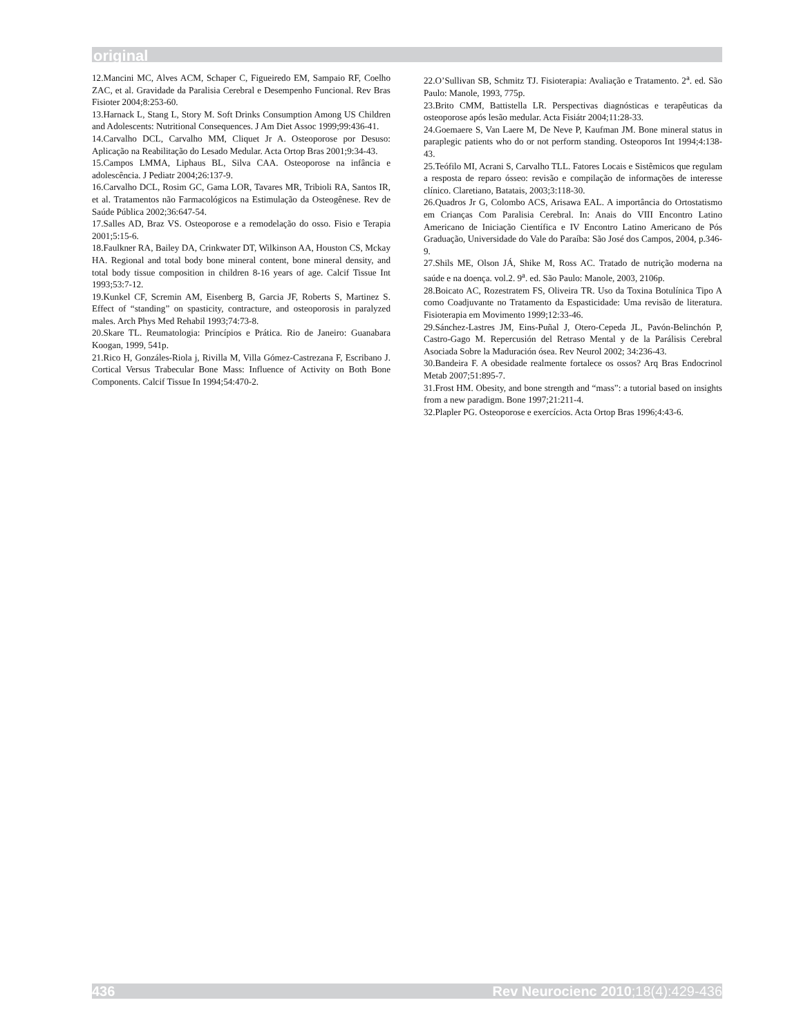original
12.Mancini MC, Alves ACM, Schaper C, Figueiredo EM, Sampaio RF, Coelho ZAC, et al. Gravidade da Paralisia Cerebral e Desempenho Funcional. Rev Bras Fisioter 2004;8:253-60.
13.Harnack L, Stang L, Story M. Soft Drinks Consumption Among US Children and Adolescents: Nutritional Consequences. J Am Diet Assoc 1999;99:436-41.
14.Carvalho DCL, Carvalho MM, Cliquet Jr A. Osteoporose por Desuso: Aplicação na Reabilitação do Lesado Medular. Acta Ortop Bras 2001;9:34-43.
15.Campos LMMA, Liphaus BL, Silva CAA. Osteoporose na infância e adolescência. J Pediatr 2004;26:137-9.
16.Carvalho DCL, Rosim GC, Gama LOR, Tavares MR, Tribioli RA, Santos IR, et al. Tratamentos não Farmacológicos na Estimulação da Osteogênese. Rev de Saúde Pública 2002;36:647-54.
17.Salles AD, Braz VS. Osteoporose e a remodelação do osso. Fisio e Terapia 2001;5:15-6.
18.Faulkner RA, Bailey DA, Crinkwater DT, Wilkinson AA, Houston CS, Mckay HA. Regional and total body bone mineral content, bone mineral density, and total body tissue composition in children 8-16 years of age. Calcif Tissue Int 1993;53:7-12.
19.Kunkel CF, Scremin AM, Eisenberg B, Garcia JF, Roberts S, Martinez S. Effect of “standing” on spasticity, contracture, and osteoporosis in paralyzed males. Arch Phys Med Rehabil 1993;74:73-8.
20.Skare TL. Reumatologia: Princípios e Prática. Rio de Janeiro: Guanabara Koogan, 1999, 541p.
21.Rico H, Gonzáles-Riola j, Rivilla M, Villa Gómez-Castrezana F, Escribano J. Cortical Versus Trabecular Bone Mass: Influence of Activity on Both Bone Components. Calcif Tissue In 1994;54:470-2.
22.O’Sullivan SB, Schmitz TJ. Fisioterapia: Avaliação e Tratamento. 2<sup>a</sup>. ed. São Paulo: Manole, 1993, 775p.
23.Brito CMM, Battistella LR. Perspectivas diagnósticas e terapêuticas da osteoporose após lesão medular. Acta Fisiátr 2004;11:28-33.
24.Goemaere S, Van Laere M, De Neve P, Kaufman JM. Bone mineral status in paraplegic patients who do or not perform standing. Osteoporos Int 1994;4:138-43.
25.Teófilo MI, Acrani S, Carvalho TLL. Fatores Locais e Sistêmicos que regulam a resposta de reparo ósseo: revisão e compilação de informações de interesse clínico. Claretiano, Batatais, 2003;3:118-30.
26.Quadros Jr G, Colombo ACS, Arisawa EAL. A importância do Ortostatismo em Crianças Com Paralisia Cerebral. In: Anais do VIII Encontro Latino Americano de Iniciação Científica e IV Encontro Latino Americano de Pós Graduação, Universidade do Vale do Paraíba: São José dos Campos, 2004, p.346-9.
27.Shils ME, Olson JÁ, Shike M, Ross AC. Tratado de nutrição moderna na saúde e na doença. vol.2. 9<sup>a</sup>. ed. São Paulo: Manole, 2003, 2106p.
28.Boicato AC, Rozestratem FS, Oliveira TR. Uso da Toxina Botulínica Tipo A como Coadjuvante no Tratamento da Espasticidade: Uma revisão de literatura. Fisioterapia em Movimento 1999;12:33-46.
29.Sánchez-Lastres JM, Eins-Puñal J, Otero-Cepeda JL, Pavón-Belinchón P, Castro-Gago M. Repercusión del Retraso Mental y de la Parálisis Cerebral Asociada Sobre la Maduración ósea. Rev Neurol 2002; 34:236-43.
30.Bandeira F. A obesidade realmente fortalece os ossos? Arq Bras Endocrinol Metab 2007;51:895-7.
31.Frost HM. Obesity, and bone strength and “mass”: a tutorial based on insights from a new paradigm. Bone 1997;21:211-4.
32.Plapler PG. Osteoporose e exercícios. Acta Ortop Bras 1996;4:43-6.
436 Rev Neurocienc 2010;18(4):429-436